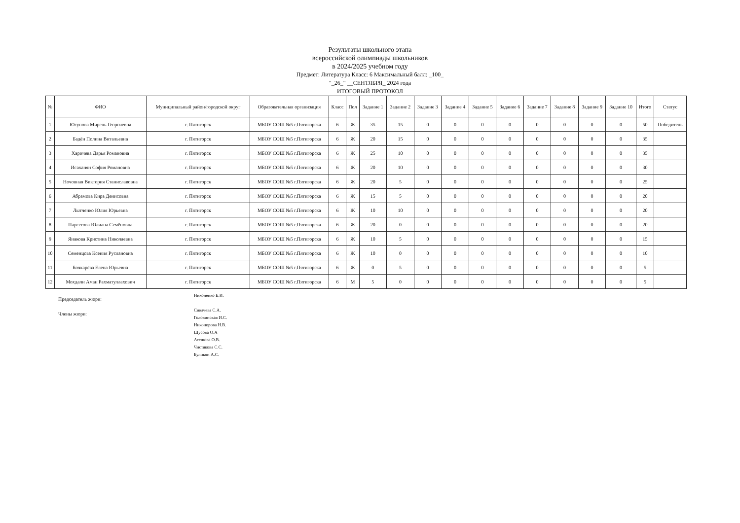Результаты школьного этапа
всероссийской олимпиады школьников
в 2024/2025 учебном году
Предмет: Литература Класс: 6 Максимальный балл: _100_
"_26_" __СЕНТЯБРЯ_ 2024 года
ИТОГОВЫЙ ПРОТОКОЛ
| № | ФИО | Муниципальный район/городской округ | Образовательная организация | Класс | Пол | Задание 1 | Задание 2 | Задание 3 | Задание 4 | Задание 5 | Задание 6 | Задание 7 | Задание 8 | Задание 9 | Задание 10 | Итого | Статус |
| --- | --- | --- | --- | --- | --- | --- | --- | --- | --- | --- | --- | --- | --- | --- | --- | --- | --- |
| 1 | Юсупова Мирель Георгиевна | г. Пятигорск | МБОУ СОШ №5 г.Пятигорска | 6 | Ж | 35 | 15 | 0 | 0 | 0 | 0 | 0 | 0 | 0 | 0 | 50 | Победитель |
| 2 | Бадён Полина Витальевна | г. Пятигорск | МБОУ СОШ №5 г.Пятигорска | 6 | Ж | 20 | 15 | 0 | 0 | 0 | 0 | 0 | 0 | 0 | 0 | 35 | |
| 3 | Харичева Дарья Романовна | г. Пятигорск | МБОУ СОШ №5 г.Пятигорска | 6 | Ж | 25 | 10 | 0 | 0 | 0 | 0 | 0 | 0 | 0 | 0 | 35 | |
| 4 | Исаханян София Романовна | г. Пятигорск | МБОУ СОШ №5 г.Пятигорска | 6 | Ж | 20 | 10 | 0 | 0 | 0 | 0 | 0 | 0 | 0 | 0 | 30 | |
| 5 | Ночовная Виктория Станиславовна | г. Пятигорск | МБОУ СОШ №5 г.Пятигорска | 6 | Ж | 20 | 5 | 0 | 0 | 0 | 0 | 0 | 0 | 0 | 0 | 25 | |
| 6 | Абрамова Кира Денисовна | г. Пятигорск | МБОУ СОШ №5 г.Пятигорска | 6 | Ж | 15 | 5 | 0 | 0 | 0 | 0 | 0 | 0 | 0 | 0 | 20 | |
| 7 | Лытченко Юлия Юрьевна | г. Пятигорск | МБОУ СОШ №5 г.Пятигорска | 6 | Ж | 10 | 10 | 0 | 0 | 0 | 0 | 0 | 0 | 0 | 0 | 20 | |
| 8 | Парсегова Юлиана Семёновна | г. Пятигорск | МБОУ СОШ №5 г.Пятигорска | 6 | Ж | 20 | 0 | 0 | 0 | 0 | 0 | 0 | 0 | 0 | 0 | 20 | |
| 9 | Янакова Кристина Николаевна | г. Пятигорск | МБОУ СОШ №5 г.Пятигорска | 6 | Ж | 10 | 5 | 0 | 0 | 0 | 0 | 0 | 0 | 0 | 0 | 15 | |
| 10 | Семенцова Ксения Руслановна | г. Пятигорск | МБОУ СОШ №5 г.Пятигорска | 6 | Ж | 10 | 0 | 0 | 0 | 0 | 0 | 0 | 0 | 0 | 0 | 10 | |
| 11 | Бочкарёва Елена Юрьевна | г. Пятигорск | МБОУ СОШ №5 г.Пятигорска | 6 | Ж | 0 | 5 | 0 | 0 | 0 | 0 | 0 | 0 | 0 | 0 | 5 | |
| 12 | Мохдали Аман Рахматуллахович | г. Пятигорск | МБОУ СОШ №5 г.Пятигорска | 6 | М | 5 | 0 | 0 | 0 | 0 | 0 | 0 | 0 | 0 | 0 | 5 | |
Председатель жюри:
Члены жюри:
Никоненко Е.И.
Сикачева С.А.
Головинская И.С.
Никонорова Н.В.
Шусова О.А
Атешова О.В.
Чистякова С.С.
Буликян А.С.